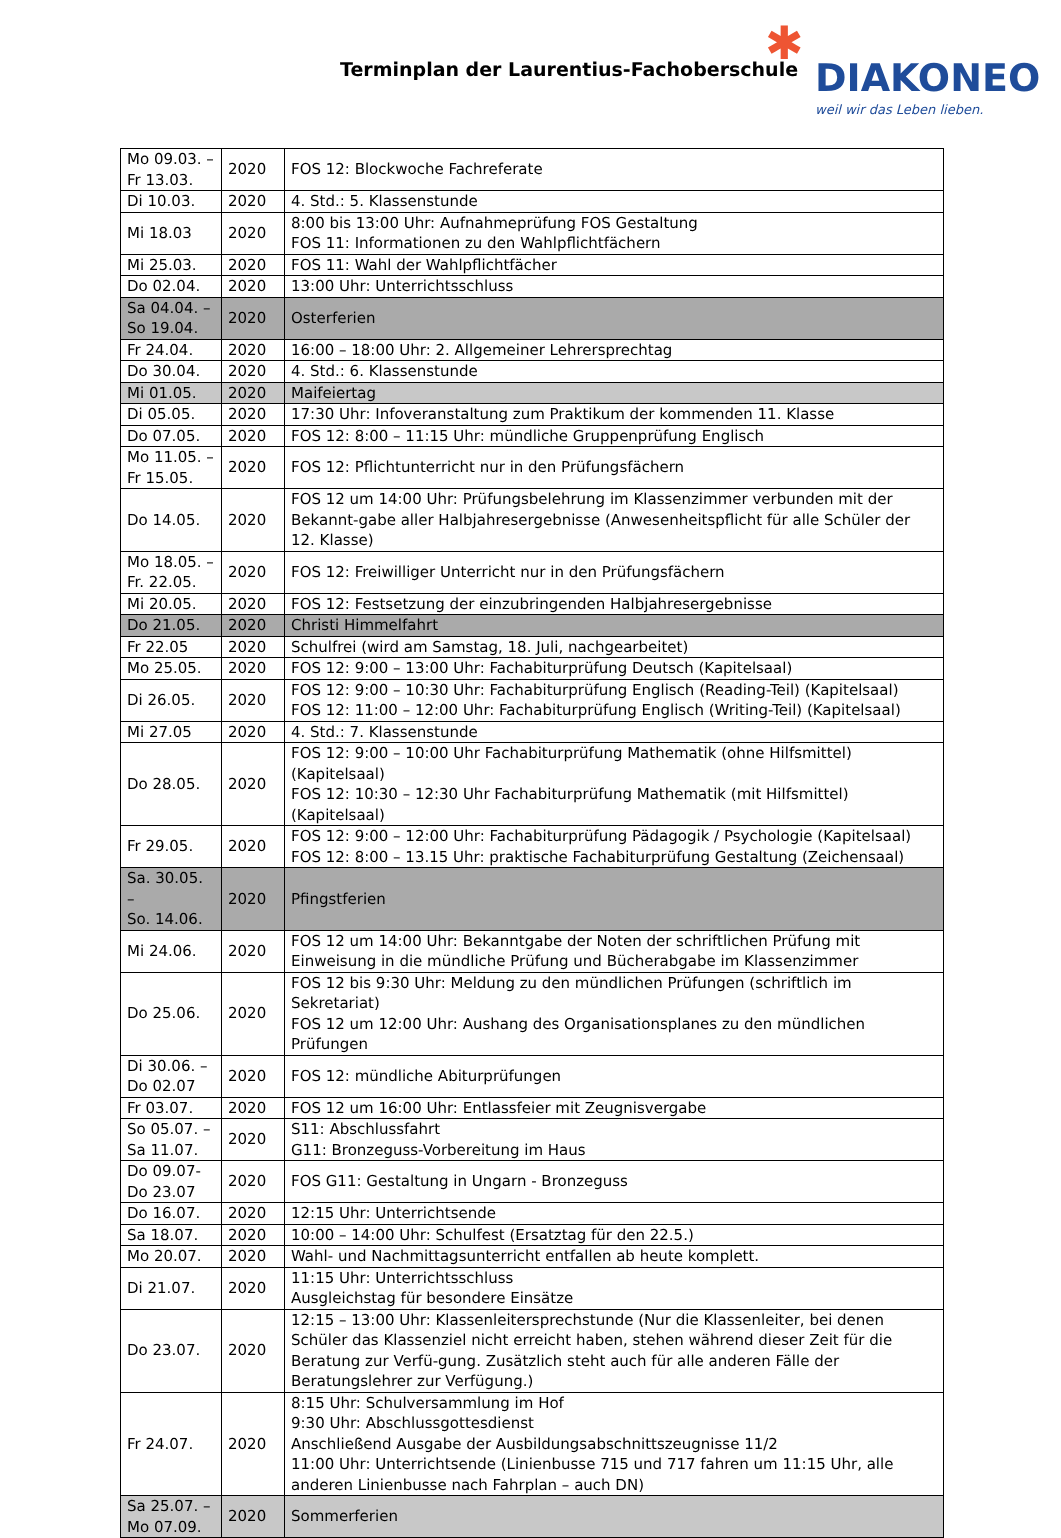Terminplan der Laurentius-Fachoberschule
✱
DIAKONEO
weil wir das Leben lieben.
| Mo 09.03. – Fr 13.03. | 2020 | FOS 12: Blockwoche Fachreferate |
| Di 10.03. | 2020 | 4. Std.: 5. Klassenstunde |
| Mi 18.03 | 2020 | 8:00 bis 13:00 Uhr: Aufnahmeprüfung FOS Gestaltung FOS 11: Informationen zu den Wahlpflichtfächern |
| Mi 25.03. | 2020 | FOS 11: Wahl der Wahlpflichtfächer |
| Do 02.04. | 2020 | 13:00 Uhr: Unterrichtsschluss |
| Sa 04.04. – So 19.04. | 2020 | Osterferien |
| Fr 24.04. | 2020 | 16:00 – 18:00 Uhr: 2. Allgemeiner Lehrersprechtag |
| Do 30.04. | 2020 | 4. Std.: 6. Klassenstunde |
| Mi 01.05. | 2020 | Maifeiertag |
| Di 05.05. | 2020 | 17:30 Uhr: Infoveranstaltung zum Praktikum der kommenden 11. Klasse |
| Do 07.05. | 2020 | FOS 12: 8:00 – 11:15 Uhr: mündliche Gruppenprüfung Englisch |
| Mo 11.05. – Fr 15.05. | 2020 | FOS 12: Pflichtunterricht nur in den Prüfungsfächern |
| Do 14.05. | 2020 | FOS 12 um 14:00 Uhr: Prüfungsbelehrung im Klassenzimmer verbunden mit der Bekannt-gabe aller Halbjahresergebnisse (Anwesenheitspflicht für alle Schüler der 12. Klasse) |
| Mo 18.05. – Fr. 22.05. | 2020 | FOS 12: Freiwilliger Unterricht nur in den Prüfungsfächern |
| Mi 20.05. | 2020 | FOS 12: Festsetzung der einzubringenden Halbjahresergebnisse |
| Do 21.05. | 2020 | Christi Himmelfahrt |
| Fr 22.05 | 2020 | Schulfrei (wird am Samstag, 18. Juli, nachgearbeitet) |
| Mo 25.05. | 2020 | FOS 12: 9:00 – 13:00 Uhr: Fachabiturprüfung Deutsch (Kapitelsaal) |
| Di 26.05. | 2020 | FOS 12: 9:00 – 10:30 Uhr: Fachabiturprüfung Englisch (Reading-Teil) (Kapitelsaal) FOS 12: 11:00 – 12:00 Uhr: Fachabiturprüfung Englisch (Writing-Teil) (Kapitelsaal) |
| Mi 27.05 | 2020 | 4. Std.: 7. Klassenstunde |
| Do 28.05. | 2020 | FOS 12: 9:00 – 10:00 Uhr Fachabiturprüfung Mathematik (ohne Hilfsmittel) (Kapitelsaal) FOS 12: 10:30 – 12:30 Uhr Fachabiturprüfung Mathematik (mit Hilfsmittel) (Kapitelsaal) |
| Fr 29.05. | 2020 | FOS 12: 9:00 – 12:00 Uhr: Fachabiturprüfung Pädagogik / Psychologie (Kapitelsaal) FOS 12: 8:00 – 13.15 Uhr: praktische Fachabiturprüfung Gestaltung (Zeichensaal) |
| Sa. 30.05. – So. 14.06. | 2020 | Pfingstferien |
| Mi 24.06. | 2020 | FOS 12 um 14:00 Uhr: Bekanntgabe der Noten der schriftlichen Prüfung mit Einweisung in die mündliche Prüfung und Bücherabgabe im Klassenzimmer |
| Do 25.06. | 2020 | FOS 12 bis 9:30 Uhr: Meldung zu den mündlichen Prüfungen (schriftlich im Sekretariat) FOS 12 um 12:00 Uhr: Aushang des Organisationsplanes zu den mündlichen Prüfungen |
| Di 30.06. – Do 02.07 | 2020 | FOS 12: mündliche Abiturprüfungen |
| Fr 03.07. | 2020 | FOS 12 um 16:00 Uhr: Entlassfeier mit Zeugnisvergabe |
| So 05.07. – Sa 11.07. | 2020 | S11: Abschlussfahrt G11: Bronzeguss-Vorbereitung im Haus |
| Do 09.07- Do 23.07 | 2020 | FOS G11: Gestaltung in Ungarn - Bronzeguss |
| Do 16.07. | 2020 | 12:15 Uhr: Unterrichtsende |
| Sa 18.07. | 2020 | 10:00 – 14:00 Uhr: Schulfest (Ersatztag für den 22.5.) |
| Mo 20.07. | 2020 | Wahl- und Nachmittagsunterricht entfallen ab heute komplett. |
| Di 21.07. | 2020 | 11:15 Uhr: Unterrichtsschluss Ausgleichstag für besondere Einsätze |
| Do 23.07. | 2020 | 12:15 – 13:00 Uhr: Klassenleitersprechstunde (Nur die Klassenleiter, bei denen Schüler das Klassenziel nicht erreicht haben, stehen während dieser Zeit für die Beratung zur Verfü-gung. Zusätzlich steht auch für alle anderen Fälle der Beratungslehrer zur Verfügung.) |
| Fr 24.07. | 2020 | 8:15 Uhr: Schulversammlung im Hof 9:30 Uhr: Abschlussgottesdienst Anschließend Ausgabe der Ausbildungsabschnittszeugnisse 11/2 11:00 Uhr: Unterrichtsende (Linienbusse 715 und 717 fahren um 11:15 Uhr, alle anderen Linienbusse nach Fahrplan – auch DN) |
| Sa 25.07. – Mo 07.09. | 2020 | Sommerferien |